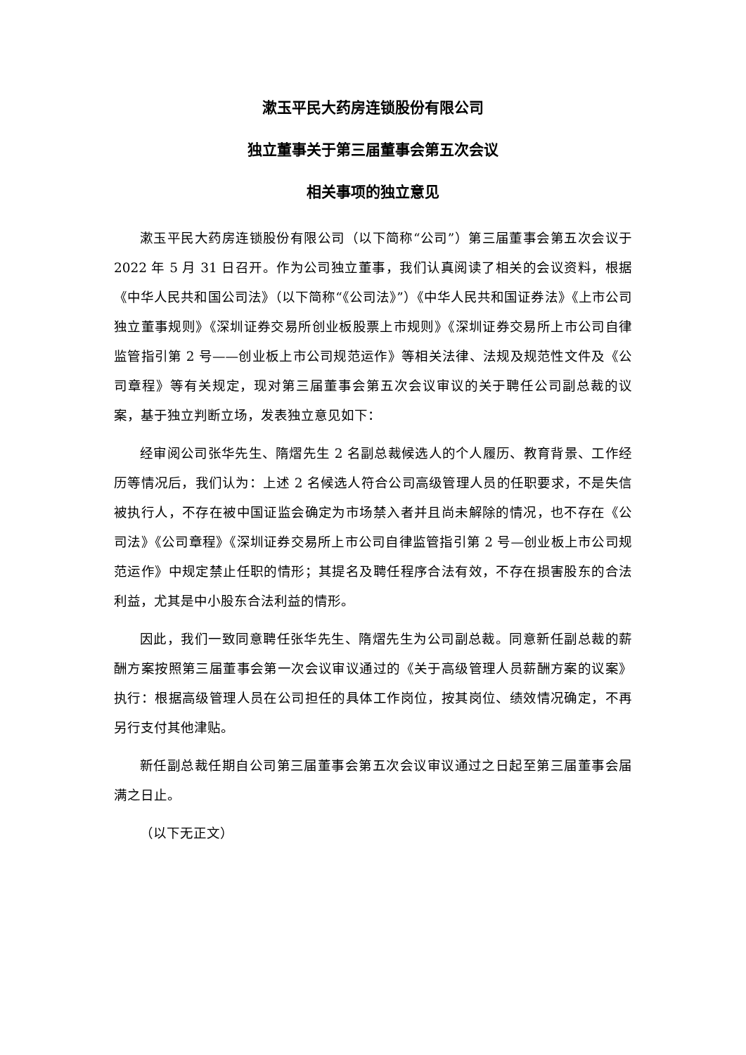漱玉平民大药房连锁股份有限公司
独立董事关于第三届董事会第五次会议
相关事项的独立意见
漱玉平民大药房连锁股份有限公司（以下简称“公司”）第三届董事会第五次会议于 2022 年 5 月 31 日召开。作为公司独立董事，我们认真阅读了相关的会议资料，根据《中华人民共和国公司法》（以下简称“《公司法》”）《中华人民共和国证券法》《上市公司独立董事规则》《深圳证券交易所创业板股票上市规则》《深圳证券交易所上市公司自律监管指引第 2 号——创业板上市公司规范运作》等相关法律、法规及规范性文件及《公司章程》等有关规定，现对第三届董事会第五次会议审议的关于聘任公司副总裁的议案，基于独立判断立场，发表独立意见如下：
经审阅公司张华先生、隋熠先生 2 名副总裁候选人的个人履历、教育背景、工作经历等情况后，我们认为：上述 2 名候选人符合公司高级管理人员的任职要求，不是失信被执行人，不存在被中国证监会确定为市场禁入者并且尚未解除的情况，也不存在《公司法》《公司章程》《深圳证券交易所上市公司自律监管指引第 2 号—创业板上市公司规范运作》中规定禁止任职的情形；其提名及聘任程序合法有效，不存在损害股东的合法利益，尤其是中小股东合法利益的情形。
因此，我们一致同意聘任张华先生、隋熠先生为公司副总裁。同意新任副总裁的薪酬方案按照第三届董事会第一次会议审议通过的《关于高级管理人员薪酬方案的议案》执行：根据高级管理人员在公司担任的具体工作岗位，按其岗位、绩效情况确定，不再另行支付其他津贴。
新任副总裁任期自公司第三届董事会第五次会议审议通过之日起至第三届董事会届满之日止。
（以下无正文）